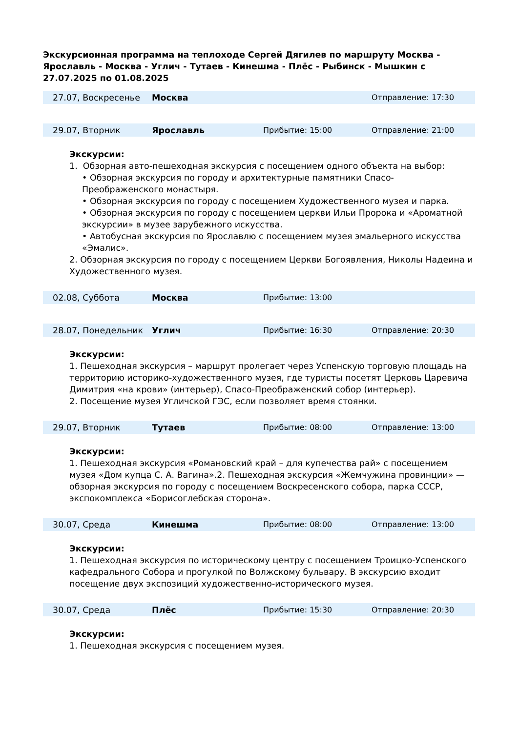Экскурсионная программа на теплоходе Сергей Дягилев по маршруту Москва - Ярославль - Москва - Углич - Тутаев - Кинешма - Плёс - Рыбинск - Мышкин с 27.07.2025 по 01.08.2025
| 27.07, Воскресенье | Москва | | Отправление: 17:30 |
| 29.07, Вторник | Ярославль | Прибытие: 15:00 | Отправление: 21:00 |
Экскурсии:
1. Обзорная авто-пешеходная экскурсия с посещением одного объекта на выбор:
• Обзорная экскурсия по городу и архитектурные памятники Спасо-Преображенского монастыря.
• Обзорная экскурсия по городу с посещением Художественного музея и парка.
• Обзорная экскурсия по городу с посещением церкви Ильи Пророка и «Ароматной экскурсии» в музее зарубежного искусства.
• Автобусная экскурсия по Ярославлю с посещением музея эмальерного искусства «Эмалис».
2. Обзорная экскурсия по городу с посещением Церкви Богоявления, Николы Надеина и Художественного музея.
| 02.08, Суббота | Москва | Прибытие: 13:00 | |
| 28.07, Понедельник | Углич | Прибытие: 16:30 | Отправление: 20:30 |
Экскурсии:
1. Пешеходная экскурсия – маршрут пролегает через Успенскую торговую площадь на территорию историко-художественного музея, где туристы посетят Церковь Царевича Димитрия «на крови» (интерьер), Спасо-Преображенский собор (интерьер).
2. Посещение музея Угличской ГЭС, если позволяет время стоянки.
| 29.07, Вторник | Тутаев | Прибытие: 08:00 | Отправление: 13:00 |
Экскурсии:
1. Пешеходная экскурсия «Романовский край – для купечества рай» с посещением музея «Дом купца С. А. Вагина».2. Пешеходная экскурсия «Жемчужина провинции» — обзорная экскурсия по городу с посещением Воскресенского собора, парка СССР, экспокомплекса «Борисоглебская сторона».
| 30.07, Среда | Кинешма | Прибытие: 08:00 | Отправление: 13:00 |
Экскурсии:
1. Пешеходная экскурсия по историческому центру с посещением Троицко-Успенского кафедрального Собора и прогулкой по Волжскому бульвару. В экскурсию входит посещение двух экспозиций художественно-исторического музея.
| 30.07, Среда | Плёс | Прибытие: 15:30 | Отправление: 20:30 |
Экскурсии:
1. Пешеходная экскурсия с посещением музея.